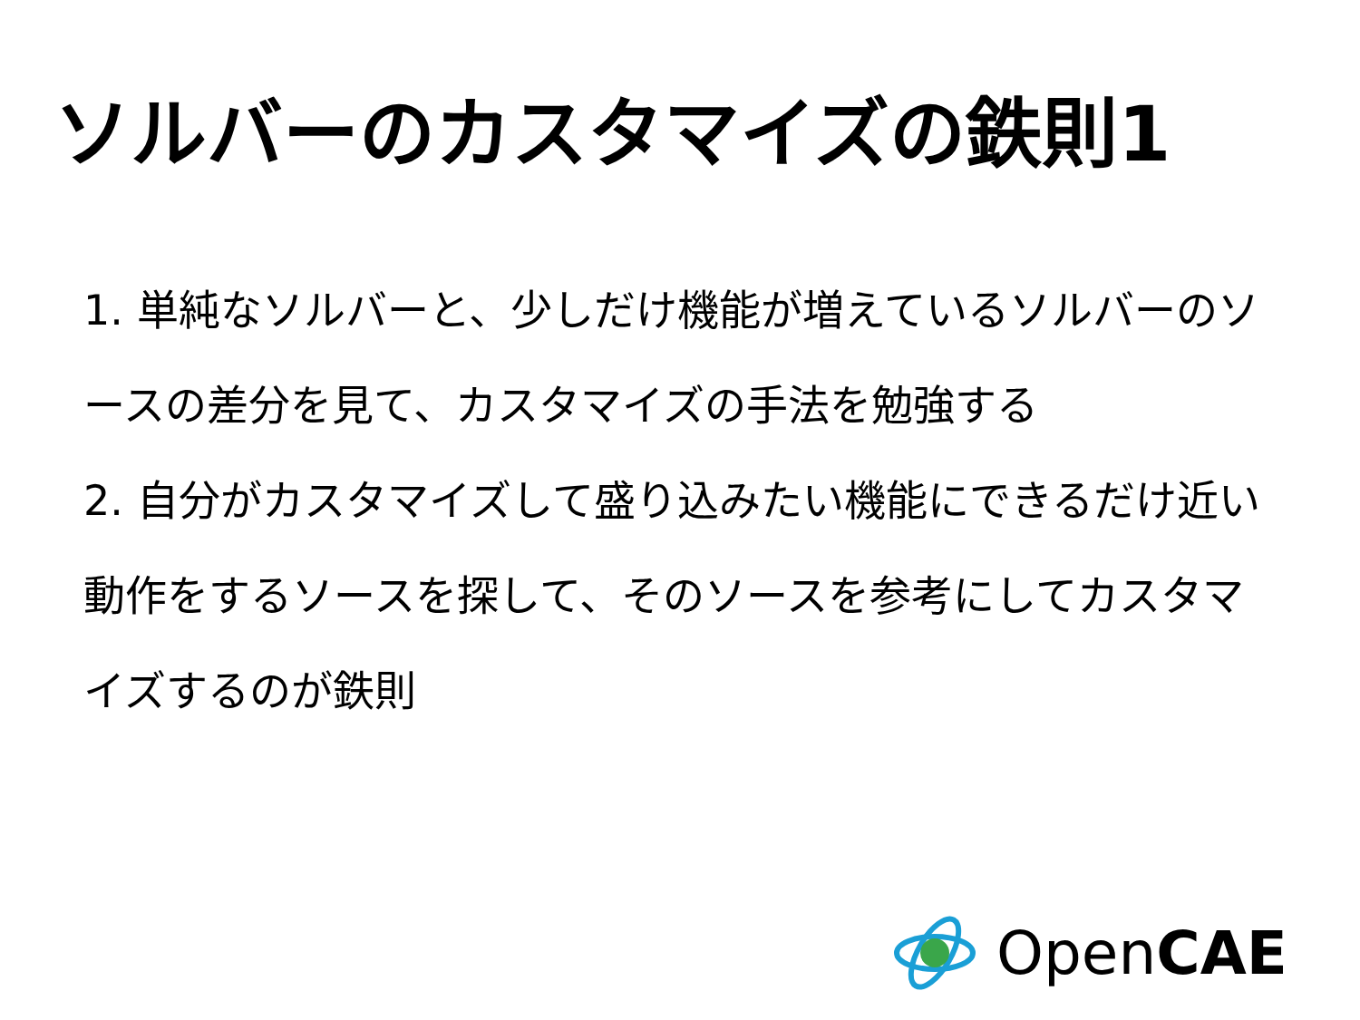ソルバーのカスタマイズの鉄則1
1. 単純なソルバーと、少しだけ機能が増えているソルバーのソースの差分を見て、カスタマイズの手法を勉強する
2. 自分がカスタマイズして盛り込みたい機能にできるだけ近い動作をするソースを探して、そのソースを参考にしてカスタマイズするのが鉄則
OpenCAE